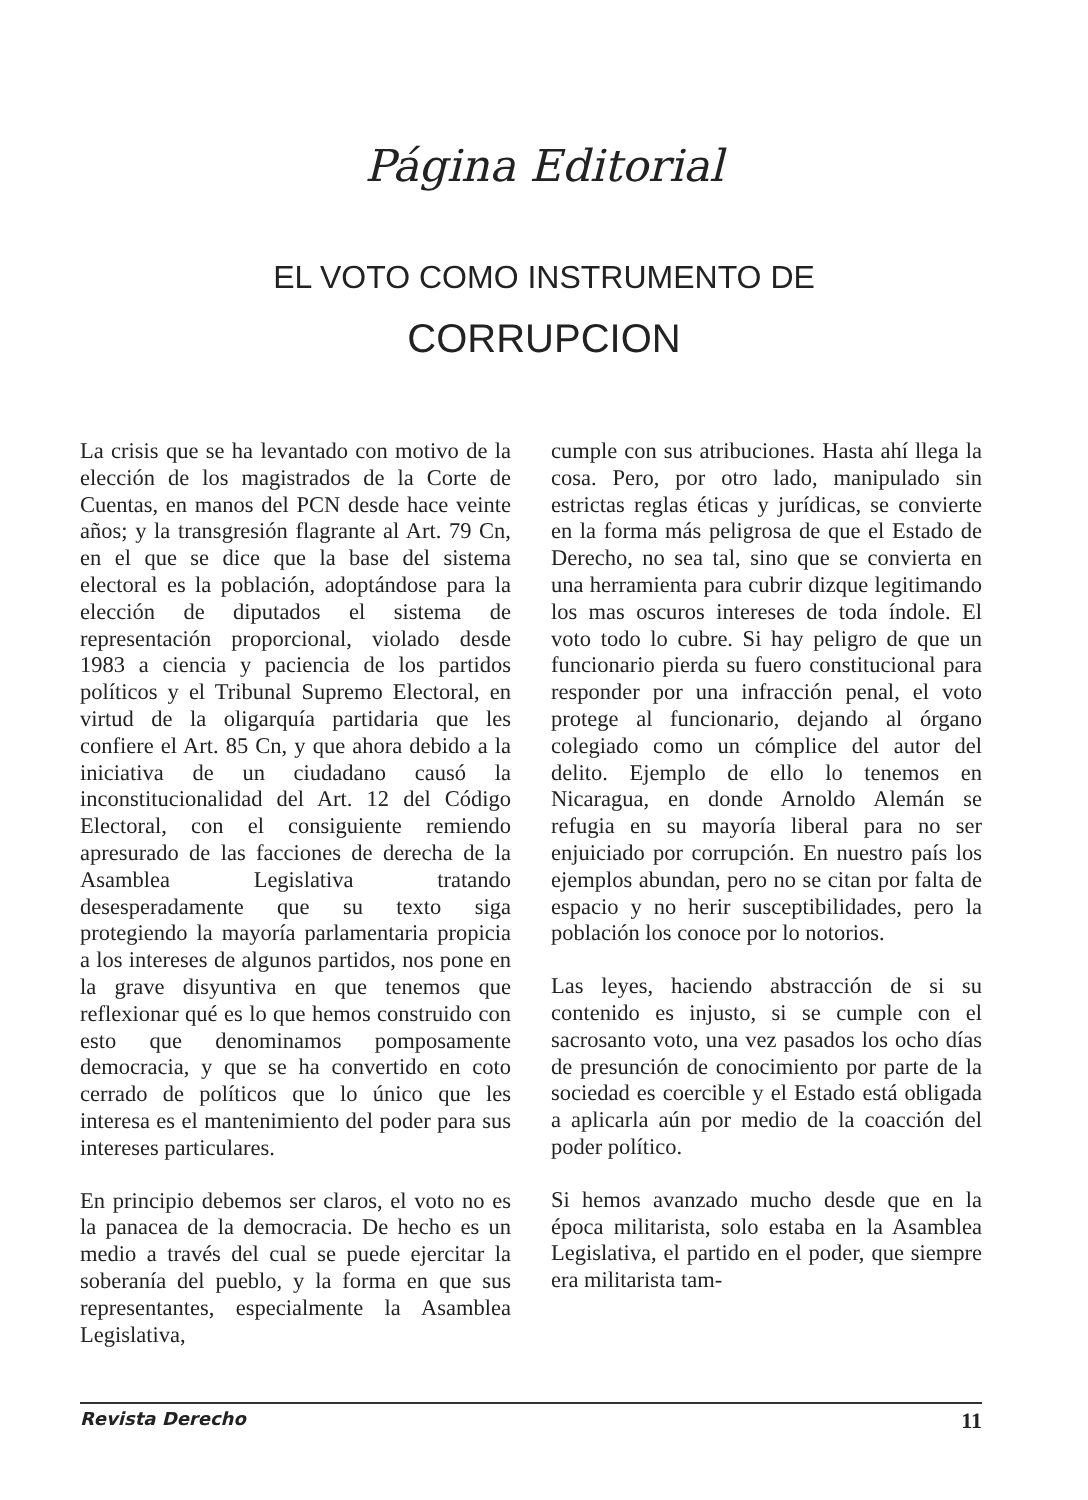Página Editorial
EL VOTO COMO INSTRUMENTO DE
CORRUPCION
La crisis que se ha levantado con motivo de la elección de los magistrados de la Corte de Cuentas, en manos del PCN desde hace veinte años; y la transgresión flagrante al Art. 79 Cn, en el que se dice que la base del sistema electoral es la población, adoptándose para la elección de diputados el sistema de representación proporcional, violado desde 1983 a ciencia y paciencia de los partidos políticos y el Tribunal Supremo Electoral, en virtud de la oligarquía partidaria que les confiere el Art. 85 Cn, y que ahora debido a la iniciativa de un ciudadano causó la inconstitucionalidad del Art. 12 del Código Electoral, con el consiguiente remiendo apresurado de las facciones de derecha de la Asamblea Legislativa tratando desesperadamente que su texto siga protegiendo la mayoría parlamentaria propicia a los intereses de algunos partidos, nos pone en la grave disyuntiva en que tenemos que reflexionar qué es lo que hemos construido con esto que denominamos pomposamente democracia, y que se ha convertido en coto cerrado de políticos que lo único que les interesa es el mantenimiento del poder para sus intereses particulares.
En principio debemos ser claros, el voto no es la panacea de la democracia. De hecho es un medio a través del cual se puede ejercitar la soberanía del pueblo, y la forma en que sus representantes, especialmente la Asamblea Legislativa,
cumple con sus atribuciones. Hasta ahí llega la cosa. Pero, por otro lado, manipulado sin estrictas reglas éticas y jurídicas, se convierte en la forma más peligrosa de que el Estado de Derecho, no sea tal, sino que se convierta en una herramienta para cubrir dizque legitimando los mas oscuros intereses de toda índole. El voto todo lo cubre. Si hay peligro de que un funcionario pierda su fuero constitucional para responder por una infracción penal, el voto protege al funcionario, dejando al órgano colegiado como un cómplice del autor del delito. Ejemplo de ello lo tenemos en Nicaragua, en donde Arnoldo Alemán se refugia en su mayoría liberal para no ser enjuiciado por corrupción. En nuestro país los ejemplos abundan, pero no se citan por falta de espacio y no herir susceptibilidades, pero la población los conoce por lo notorios.
Las leyes, haciendo abstracción de si su contenido es injusto, si se cumple con el sacrosanto voto, una vez pasados los ocho días de presunción de conocimiento por parte de la sociedad es coercible y el Estado está obligada a aplicarla aún por medio de la coacción del poder político.
Si hemos avanzado mucho desde que en la época militarista, solo estaba en la Asamblea Legislativa, el partido en el poder, que siempre era militarista tam-
Revista Derecho 11